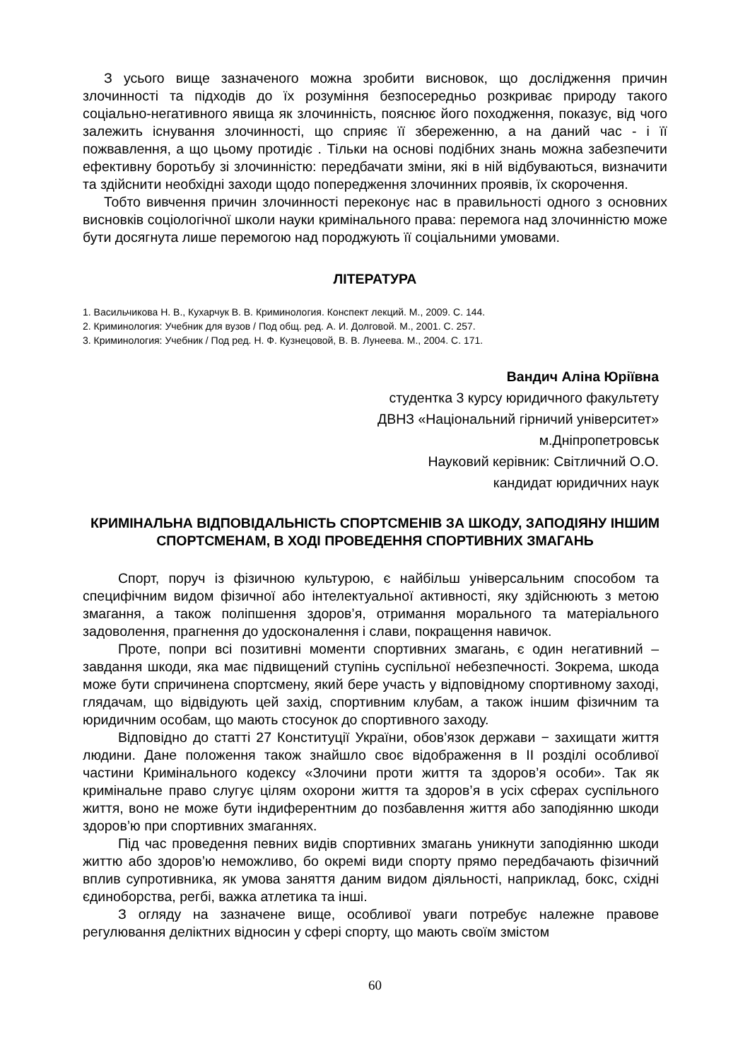З усього вище зазначеного можна зробити висновок, що дослідження причин злочинності та підходів до їх розуміння безпосередньо розкриває природу такого соціально-негативного явища як злочинність, пояснює його походження, показує, від чого залежить існування злочинності, що сприяє її збереженню, а на даний час - і її пожвавлення, а що цьому протидіє . Тільки на основі подібних знань можна забезпечити ефективну боротьбу зі злочинністю: передбачати зміни, які в ній відбуваються, визначити та здійснити необхідні заходи щодо попередження злочинних проявів, їх скорочення.
Тобто вивчення причин злочинності переконує нас в правильності одного з основних висновків соціологічної школи науки кримінального права: перемога над злочинністю може бути досягнута лише перемогою над породжують її соціальними умовами.
ЛІТЕРАТУРА
1. Васильчикова Н. В., Кухарчук В. В. Криминология. Конспект лекций. М., 2009. С. 144.
2. Криминология: Учебник для вузов / Под общ. ред. А. И. Долговой. М., 2001. С. 257.
3. Криминология: Учебник / Под ред. Н. Ф. Кузнецовой, В. В. Лунеева. М., 2004. С. 171.
Вандич Аліна Юріївна
студентка 3 курсу юридичного факультету
ДВНЗ «Національний гірничий університет»
м.Дніпропетровськ
Науковий керівник: Світличний О.О.
кандидат юридичних наук
КРИМІНАЛЬНА ВІДПОВІДАЛЬНІСТЬ СПОРТСМЕНІВ ЗА ШКОДУ, ЗАПОДІЯНУ ІНШИМ СПОРТСМЕНАМ, В ХОДІ ПРОВЕДЕННЯ СПОРТИВНИХ ЗМАГАНЬ
Спорт, поруч із фізичною культурою, є найбільш універсальним способом та специфічним видом фізичної або інтелектуальної активності, яку здійснюють з метою змагання, а також поліпшення здоров’я, отримання морального та матеріального задоволення, прагнення до удосконалення і слави, покращення навичок.
Проте, попри всі позитивні моменти спортивних змагань, є один негативний – завдання шкоди, яка має підвищений ступінь суспільної небезпечності. Зокрема, шкода може бути спричинена спортсмену, який бере участь у відповідному спортивному заході, глядачам, що відвідують цей захід, спортивним клубам, а також іншим фізичним та юридичним особам, що мають стосунок до спортивного заходу.
Відповідно до статті 27 Конституції України, обов’язок держави − захищати життя людини. Дане положення також знайшло своє відображення в II розділі особливої частини Кримінального кодексу «Злочини проти життя та здоров’я особи». Так як кримінальне право слугує цілям охорони життя та здоров’я в усіх сферах суспільного життя, воно не може бути індиферентним до позбавлення життя або заподіянню шкоди здоров’ю при спортивних змаганнях.
Під час проведення певних видів спортивних змагань уникнути заподіянню шкоди життю або здоров’ю неможливо, бо окремі види спорту прямо передбачають фізичний вплив супротивника, як умова заняття даним видом діяльності, наприклад, бокс, східні єдиноборства, регбі, важка атлетика та інші.
З огляду на зазначене вище, особливої уваги потребує належне правове регулювання деліктних відносин у сфері спорту, що мають своїм змістом
60